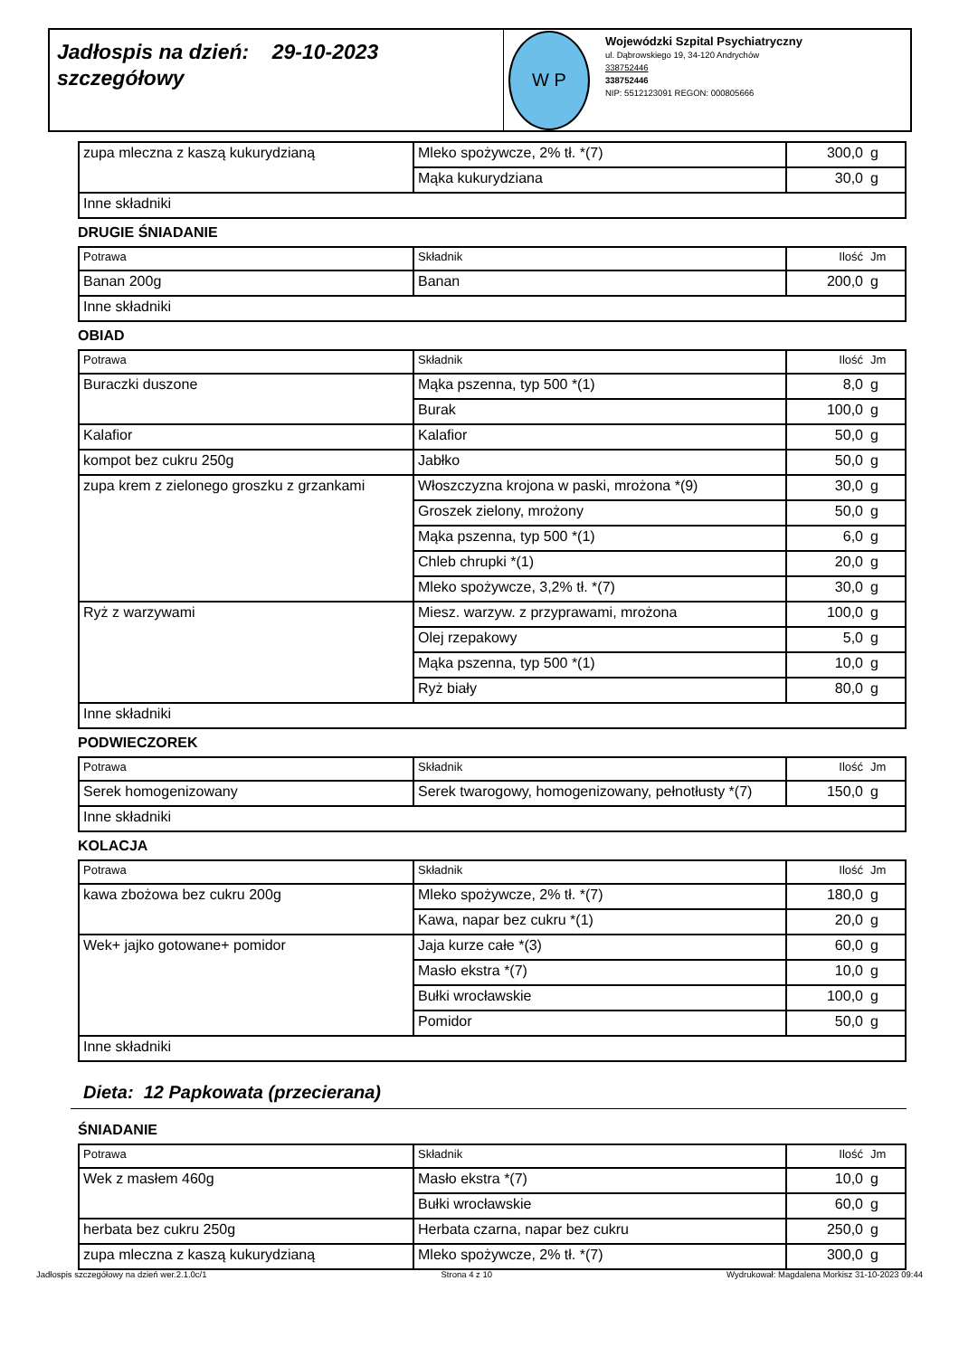Jadłospis na dzień: 29-10-2023
szczegółowy
W P
Wojewódzki Szpital Psychiatryczny
ul. Dąbrowskiego 19, 34-120 Andrychów
338752446
338752446
NIP: 5512123091 REGON: 000805666
| zupa mleczna z kaszą kukurydzianą | Mleko spożywcze, 2% tł. *(7) | 300,0 | g |
| | Mąka kukurydziana | 30,0 | g |
| Inne składniki | | | |
DRUGIE ŚNIADANIE
| Potrawa | Składnik | Ilość | Jm |
| --- | --- | --- | --- |
| Banan 200g | Banan | 200,0 | g |
| Inne składniki | | | |
OBIAD
| Potrawa | Składnik | Ilość | Jm |
| --- | --- | --- | --- |
| Buraczki duszone | Mąka pszenna, typ 500 *(1) | 8,0 | g |
| | Burak | 100,0 | g |
| Kalafior | Kalafior | 50,0 | g |
| kompot bez cukru 250g | Jabłko | 50,0 | g |
| zupa krem z zielonego groszku z grzankami | Włoszczyzna krojona w paski, mrożona *(9) | 30,0 | g |
| | Groszek zielony, mrożony | 50,0 | g |
| | Mąka pszenna, typ 500 *(1) | 6,0 | g |
| | Chleb chrupki *(1) | 20,0 | g |
| | Mleko spożywcze, 3,2% tł. *(7) | 30,0 | g |
| Ryż z warzywami | Miesz. warzyw. z przyprawami, mrożona | 100,0 | g |
| | Olej rzepakowy | 5,0 | g |
| | Mąka pszenna, typ 500 *(1) | 10,0 | g |
| | Ryż biały | 80,0 | g |
| Inne składniki | | | |
PODWIECZOREK
| Potrawa | Składnik | Ilość | Jm |
| --- | --- | --- | --- |
| Serek homogenizowany | Serek twarogowy, homogenizowany, pełnotłusty *(7) | 150,0 | g |
| Inne składniki | | | |
KOLACJA
| Potrawa | Składnik | Ilość | Jm |
| --- | --- | --- | --- |
| kawa zbożowa bez cukru 200g | Mleko spożywcze, 2% tł. *(7) | 180,0 | g |
| | Kawa, napar bez cukru *(1) | 20,0 | g |
| Wek+ jajko gotowane+ pomidor | Jaja kurze całe *(3) | 60,0 | g |
| | Masło ekstra *(7) | 10,0 | g |
| | Bułki wrocławskie | 100,0 | g |
| | Pomidor | 50,0 | g |
| Inne składniki | | | |
Dieta: 12 Papkowata (przecierana)
ŚNIADANIE
| Potrawa | Składnik | Ilość | Jm |
| --- | --- | --- | --- |
| Wek z masłem 460g | Masło ekstra *(7) | 10,0 | g |
| | Bułki wrocławskie | 60,0 | g |
| herbata bez cukru 250g | Herbata czarna, napar bez cukru | 250,0 | g |
| zupa mleczna z kaszą kukurydzianą | Mleko spożywcze, 2% tł. *(7) | 300,0 | g |
Jadłospis szczegółowy na dzień wer.2.1.0c/1 Strona 4 z 10 Wydrukował: Magdalena Morkisz 31-10-2023 09:44